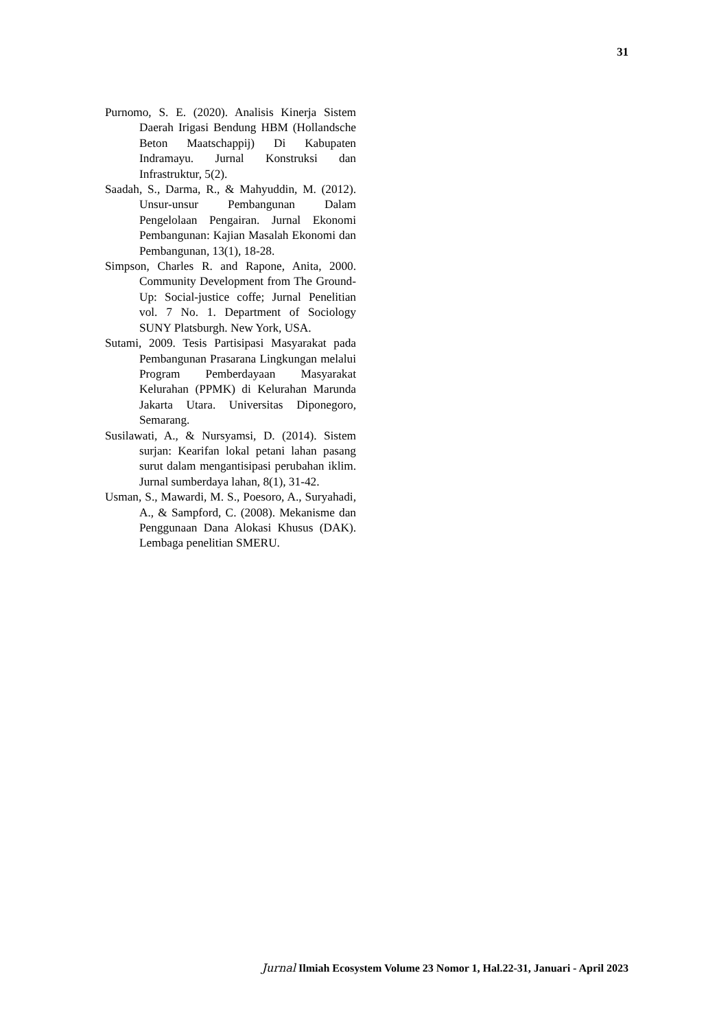31
Purnomo, S. E. (2020). Analisis Kinerja Sistem Daerah Irigasi Bendung HBM (Hollandsche Beton Maatschappij) Di Kabupaten Indramayu. Jurnal Konstruksi dan Infrastruktur, 5(2).
Saadah, S., Darma, R., & Mahyuddin, M. (2012). Unsur-unsur Pembangunan Dalam Pengelolaan Pengairan. Jurnal Ekonomi Pembangunan: Kajian Masalah Ekonomi dan Pembangunan, 13(1), 18-28.
Simpson, Charles R. and Rapone, Anita, 2000. Community Development from The Ground-Up: Social-justice coffe; Jurnal Penelitian vol. 7 No. 1. Department of Sociology SUNY Platsburgh. New York, USA.
Sutami, 2009. Tesis Partisipasi Masyarakat pada Pembangunan Prasarana Lingkungan melalui Program Pemberdayaan Masyarakat Kelurahan (PPMK) di Kelurahan Marunda Jakarta Utara. Universitas Diponegoro, Semarang.
Susilawati, A., & Nursyamsi, D. (2014). Sistem surjan: Kearifan lokal petani lahan pasang surut dalam mengantisipasi perubahan iklim. Jurnal sumberdaya lahan, 8(1), 31-42.
Usman, S., Mawardi, M. S., Poesoro, A., Suryahadi, A., & Sampford, C. (2008). Mekanisme dan Penggunaan Dana Alokasi Khusus (DAK). Lembaga penelitian SMERU.
Jurnal Ilmiah Ecosystem Volume 23 Nomor 1, Hal.22-31, Januari - April 2023